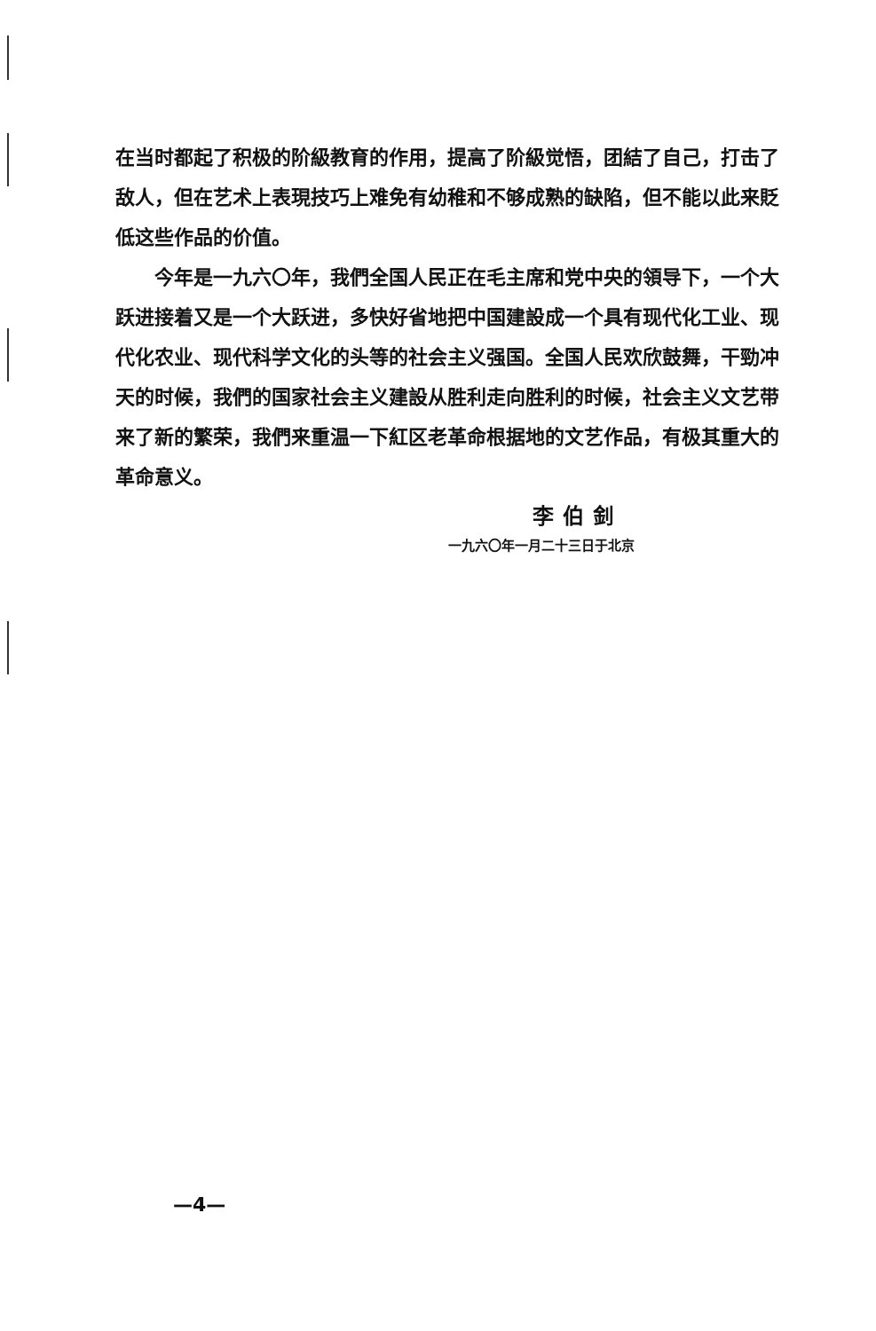在当时都起了积极的阶級教育的作用，提高了阶級觉悟，团結了自己，打击了敌人，但在艺术上表現技巧上难免有幼稚和不够成熟的缺陷，但不能以此来貶低这些作品的价值。
今年是一九六〇年，我們全国人民正在毛主席和党中央的領导下，一个大跃进接着又是一个大跃进，多快好省地把中国建設成一个具有现代化工业、现代化农业、现代科学文化的头等的社会主义强国。全国人民欢欣鼓舞，干勁冲天的时候，我們的国家社会主义建設从胜利走向胜利的时候，社会主义文艺带来了新的繁荣，我們来重温一下紅区老革命根据地的文艺作品，有极其重大的革命意义。
李伯釗
一九六〇年一月二十三日于北京
—4—